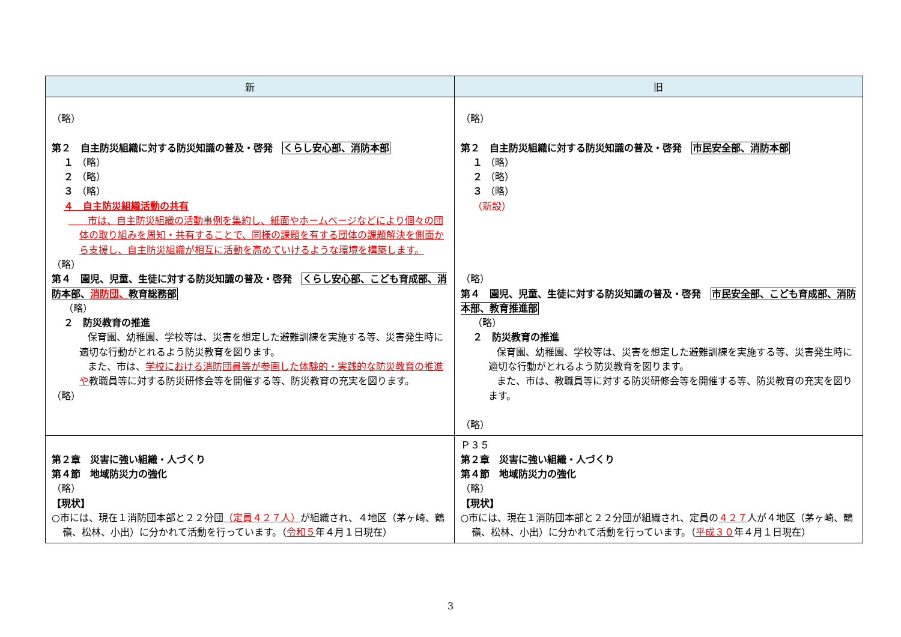| 新 | 旧 |
| --- | --- |
| （略） 第２ 自主防災組織に対する防災知識の普及・啓発 くらし安心部、消防本部 １ （略） ２ （略） ３ （略） ４ 自主防災組織活動の共有 市は、自主防災組織の活動事例を集約し、紙面やホームページなどにより個々の団体の取り組みを周知・共有することで、同様の課題を有する団体の課題解決を側面から支援し、自主防災組織が相互に活動を高めていけるような環境を構築します。 （略） 第４ 園児、児童、生徒に対する防災知識の普及・啓発 くらし安心部、こども育成部、消防本部、 消防団、 教育総務部 （略） ２ 防災教育の推進 保育園、幼稚園、学校等は、災害を想定した避難訓練を実施する等、災害発生時に適切な行動がとれるよう防災教育を図ります。 また、市は、 学校における消防団員等が参画した体験的・実践的な防災教育の推進や 教職員等に対する防災研修会等を開催する等、防災教育の充実を図ります。 （略） | （略） 第２ 自主防災組織に対する防災知識の普及・啓発 市民安全部、消防本部 １ （略） ２ （略） ３ （略） （新設） （略） 第４ 園児、児童、生徒に対する防災知識の普及・啓発 市民安全部、こども育成部、消防本部、教育推進部 （略） ２ 防災教育の推進 保育園、幼稚園、学校等は、災害を想定した避難訓練を実施する等、災害発生時に適切な行動がとれるよう防災教育を図ります。 また、市は、教職員等に対する防災研修会等を開催する等、防災教育の充実を図ります。 （略） |
| 第２章 災害に強い組織・人づくり 第４節 地域防災力の強化 （略） 【現状】 ○市には、現在１消防団本部と２２分団 （定員４２７人） が組織され、４地区（茅ヶ崎、鶴嶺、松林、小出）に分かれて活動を行っています。（ 令和５ 年４月１日現在） | Ｐ３５ 第２章 災害に強い組織・人づくり 第４節 地域防災力の強化 （略） 【現状】 ○市には、現在１消防団本部と２２分団が組織され、定員の ４２７ 人が４地区（茅ヶ崎、鶴嶺、松林、小出）に分かれて活動を行っています。（ 平成３０ 年４月１日現在） |
3